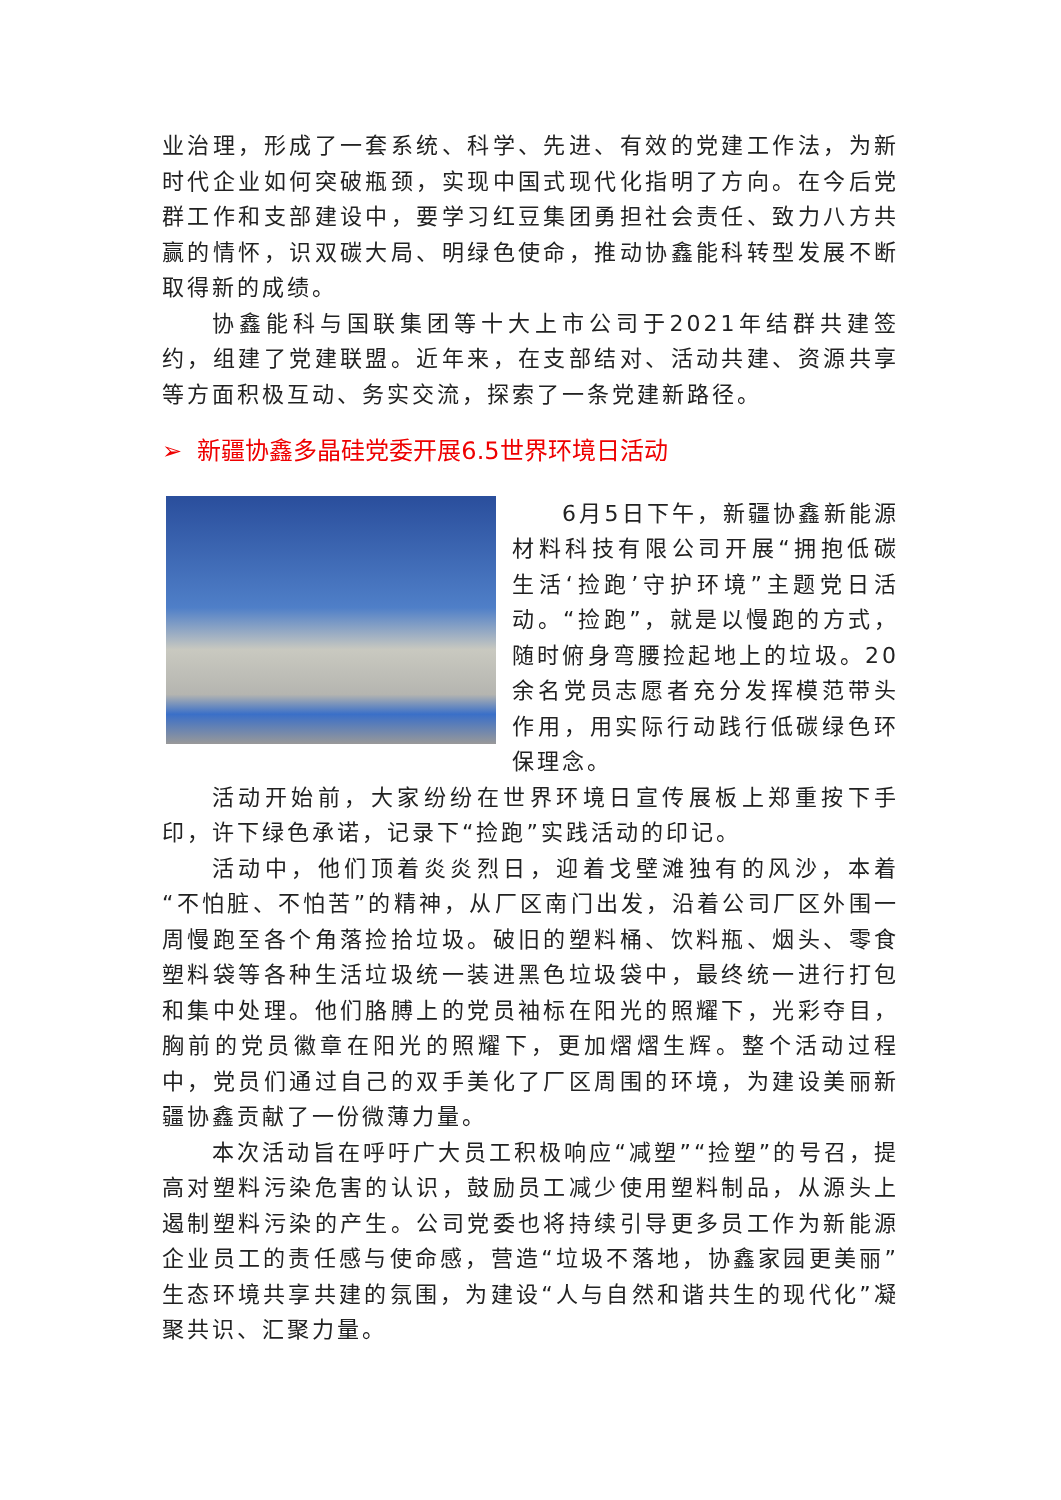业治理，形成了一套系统、科学、先进、有效的党建工作法，为新时代企业如何突破瓶颈，实现中国式现代化指明了方向。在今后党群工作和支部建设中，要学习红豆集团勇担社会责任、致力八方共赢的情怀，识双碳大局、明绿色使命，推动协鑫能科转型发展不断取得新的成绩。
协鑫能科与国联集团等十大上市公司于2021年结群共建签约，组建了党建联盟。近年来，在支部结对、活动共建、资源共享等方面积极互动、务实交流，探索了一条党建新路径。
➢ 新疆协鑫多晶硅党委开展6.5世界环境日活动
6月5日下午，新疆协鑫新能源材料科技有限公司开展“拥抱低碳生活‘捡跑’守护环境”主题党日活动。“捡跑”，就是以慢跑的方式，随时俯身弯腰捡起地上的垃圾。20余名党员志愿者充分发挥模范带头作用，用实际行动践行低碳绿色环保理念。
活动开始前，大家纷纷在世界环境日宣传展板上郑重按下手印，许下绿色承诺，记录下“捡跑”实践活动的印记。
活动中，他们顶着炎炎烈日，迎着戈壁滩独有的风沙，本着“不怕脏、不怕苦”的精神，从厂区南门出发，沿着公司厂区外围一周慢跑至各个角落捡拾垃圾。破旧的塑料桶、饮料瓶、烟头、零食塑料袋等各种生活垃圾统一装进黑色垃圾袋中，最终统一进行打包和集中处理。他们胳膊上的党员袖标在阳光的照耀下，光彩夺目，胸前的党员徽章在阳光的照耀下，更加熠熠生辉。整个活动过程中，党员们通过自己的双手美化了厂区周围的环境，为建设美丽新疆协鑫贡献了一份微薄力量。
本次活动旨在呼吁广大员工积极响应“减塑”“捡塑”的号召，提高对塑料污染危害的认识，鼓励员工减少使用塑料制品，从源头上遏制塑料污染的产生。公司党委也将持续引导更多员工作为新能源企业员工的责任感与使命感，营造“垃圾不落地，协鑫家园更美丽”生态环境共享共建的氛围，为建设“人与自然和谐共生的现代化”凝聚共识、汇聚力量。